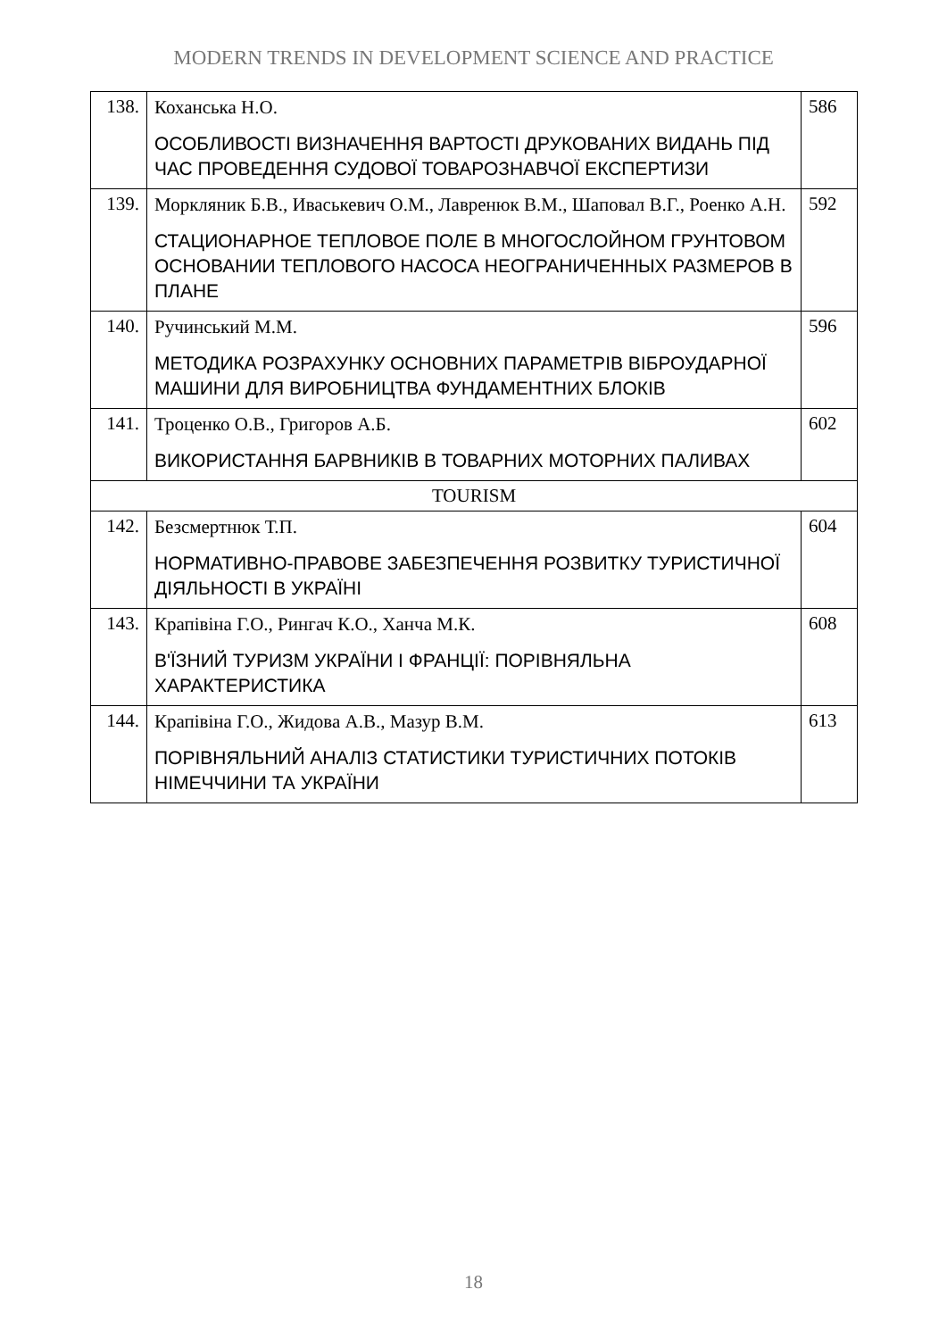MODERN TRENDS IN DEVELOPMENT SCIENCE AND PRACTICE
| 138. | Коханська Н.О. ОСОБЛИВОСТІ ВИЗНАЧЕННЯ ВАРТОСТІ ДРУКОВАНИХ ВИДАНЬ ПІД ЧАС ПРОВЕДЕННЯ СУДОВОЇ ТОВАРОЗНАВЧОЇ ЕКСПЕРТИЗИ | 586 |
| 139. | Моркляник Б.В., Иваськевич О.М., Лавренюк В.М., Шаповал В.Г., Роенко А.Н. СТАЦИОНАРНОЕ ТЕПЛОВОЕ ПОЛЕ В МНОГОСЛОЙНОМ ГРУНТОВОМ ОСНОВАНИИ ТЕПЛОВОГО НАСОСА НЕОГРАНИЧЕННЫХ РАЗМЕРОВ В ПЛАНЕ | 592 |
| 140. | Ручинський М.М. МЕТОДИКА РОЗРАХУНКУ ОСНОВНИХ ПАРАМЕТРІВ ВІБРОУДАРНОЇ МАШИНИ ДЛЯ ВИРОБНИЦТВА ФУНДАМЕНТНИХ БЛОКІВ | 596 |
| 141. | Троценко О.В., Григоров А.Б. ВИКОРИСТАННЯ БАРВНИКІВ В ТОВАРНИХ МОТОРНИХ ПАЛИВАХ | 602 |
| TOURISM | | |
| 142. | Безсмертнюк Т.П. НОРМАТИВНО-ПРАВОВЕ ЗАБЕЗПЕЧЕННЯ РОЗВИТКУ ТУРИСТИЧНОЇ ДІЯЛЬНОСТІ В УКРАЇНІ | 604 |
| 143. | Крапівіна Г.О., Рингач К.О., Ханча М.К. В'ЇЗНИЙ ТУРИЗМ УКРАЇНИ І ФРАНЦІЇ: ПОРІВНЯЛЬНА ХАРАКТЕРИСТИКА | 608 |
| 144. | Крапівіна Г.О., Жидова А.В., Мазур В.М. ПОРІВНЯЛЬНИЙ АНАЛІЗ СТАТИСТИКИ ТУРИСТИЧНИХ ПОТОКІВ НІМЕЧЧИНИ ТА УКРАЇНИ | 613 |
18